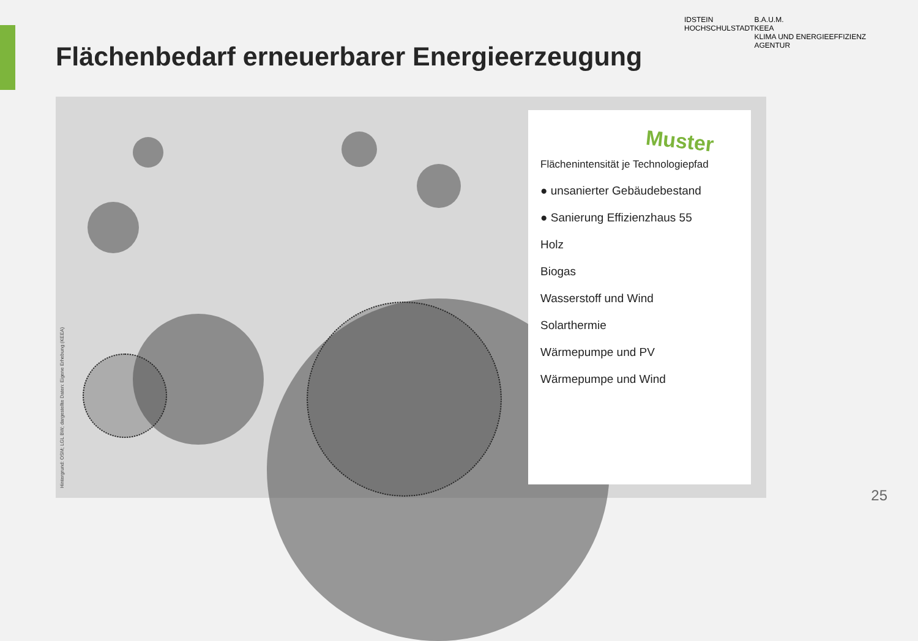Flächenbedarf erneuerbarer Energieerzeugung
IDSTEIN
HOCHSCHULSTADT
B.A.U.M.
KEEA
KLIMA UND ENERGIEEFFIZIENZ AGENTUR
Hintergrund: OSM; LGL BW; dargestellte Daten: Eigene Erhebung (KEEA)
Muster
Flächenintensität je Technologiepfad
● unsanierter Gebäudebestand
● Sanierung Effizienzhaus 55
Holz
Biogas
Wasserstoff und Wind
Solarthermie
Wärmepumpe und PV
Wärmepumpe und Wind
25